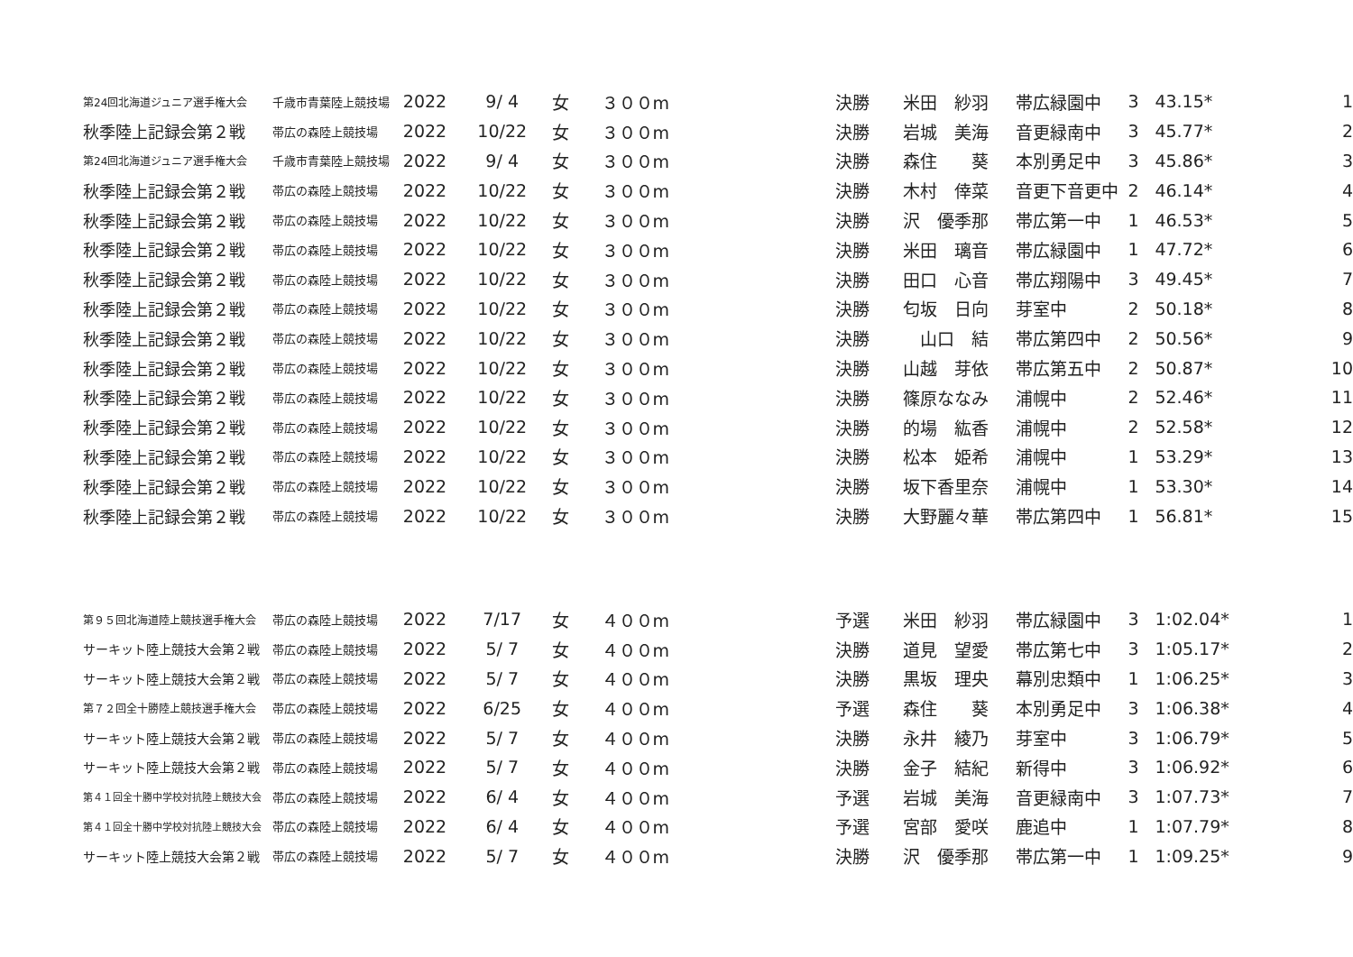| 第24回北海道ジュニア選手権大会 | 千歳市青葉陸上競技場 | 2022 | 9/ 4 | 女 | ３００m | 決勝 | 米田 紗羽 | 帯広緑園中 | 3 | 43.15* | 1 |
| 秋季陸上記録会第２戦 | 帯広の森陸上競技場 | 2022 | 10/22 | 女 | ３００m | 決勝 | 岩城 美海 | 音更緑南中 | 3 | 45.77* | 2 |
| 第24回北海道ジュニア選手権大会 | 千歳市青葉陸上競技場 | 2022 | 9/ 4 | 女 | ３００m | 決勝 | 森住 葵 | 本別勇足中 | 3 | 45.86* | 3 |
| 秋季陸上記録会第２戦 | 帯広の森陸上競技場 | 2022 | 10/22 | 女 | ３００m | 決勝 | 木村 倖菜 | 音更下音更中 | 2 | 46.14* | 4 |
| 秋季陸上記録会第２戦 | 帯広の森陸上競技場 | 2022 | 10/22 | 女 | ３００m | 決勝 | 沢 優季那 | 帯広第一中 | 1 | 46.53* | 5 |
| 秋季陸上記録会第２戦 | 帯広の森陸上競技場 | 2022 | 10/22 | 女 | ３００m | 決勝 | 米田 璃音 | 帯広緑園中 | 1 | 47.72* | 6 |
| 秋季陸上記録会第２戦 | 帯広の森陸上競技場 | 2022 | 10/22 | 女 | ３００m | 決勝 | 田口 心音 | 帯広翔陽中 | 3 | 49.45* | 7 |
| 秋季陸上記録会第２戦 | 帯広の森陸上競技場 | 2022 | 10/22 | 女 | ３００m | 決勝 | 匂坂 日向 | 芽室中 | 2 | 50.18* | 8 |
| 秋季陸上記録会第２戦 | 帯広の森陸上競技場 | 2022 | 10/22 | 女 | ３００m | 決勝 | 山口 結 | 帯広第四中 | 2 | 50.56* | 9 |
| 秋季陸上記録会第２戦 | 帯広の森陸上競技場 | 2022 | 10/22 | 女 | ３００m | 決勝 | 山越 芽依 | 帯広第五中 | 2 | 50.87* | 10 |
| 秋季陸上記録会第２戦 | 帯広の森陸上競技場 | 2022 | 10/22 | 女 | ３００m | 決勝 | 篠原ななみ | 浦幌中 | 2 | 52.46* | 11 |
| 秋季陸上記録会第２戦 | 帯広の森陸上競技場 | 2022 | 10/22 | 女 | ３００m | 決勝 | 的場 紘香 | 浦幌中 | 2 | 52.58* | 12 |
| 秋季陸上記録会第２戦 | 帯広の森陸上競技場 | 2022 | 10/22 | 女 | ３００m | 決勝 | 松本 姫希 | 浦幌中 | 1 | 53.29* | 13 |
| 秋季陸上記録会第２戦 | 帯広の森陸上競技場 | 2022 | 10/22 | 女 | ３００m | 決勝 | 坂下香里奈 | 浦幌中 | 1 | 53.30* | 14 |
| 秋季陸上記録会第２戦 | 帯広の森陸上競技場 | 2022 | 10/22 | 女 | ３００m | 決勝 | 大野麗々華 | 帯広第四中 | 1 | 56.81* | 15 |
| 第９５回北海道陸上競技選手権大会 | 帯広の森陸上競技場 | 2022 | 7/17 | 女 | ４００m | 予選 | 米田 紗羽 | 帯広緑園中 | 3 | 1:02.04* | 1 |
| サーキット陸上競技大会第２戦 | 帯広の森陸上競技場 | 2022 | 5/ 7 | 女 | ４００m | 決勝 | 道見 望愛 | 帯広第七中 | 3 | 1:05.17* | 2 |
| サーキット陸上競技大会第２戦 | 帯広の森陸上競技場 | 2022 | 5/ 7 | 女 | ４００m | 決勝 | 黒坂 理央 | 幕別忠類中 | 1 | 1:06.25* | 3 |
| 第７２回全十勝陸上競技選手権大会 | 帯広の森陸上競技場 | 2022 | 6/25 | 女 | ４００m | 予選 | 森住 葵 | 本別勇足中 | 3 | 1:06.38* | 4 |
| サーキット陸上競技大会第２戦 | 帯広の森陸上競技場 | 2022 | 5/ 7 | 女 | ４００m | 決勝 | 永井 綾乃 | 芽室中 | 3 | 1:06.79* | 5 |
| サーキット陸上競技大会第２戦 | 帯広の森陸上競技場 | 2022 | 5/ 7 | 女 | ４００m | 決勝 | 金子 結紀 | 新得中 | 3 | 1:06.92* | 6 |
| 第４１回全十勝中学校対抗陸上競技大会 | 帯広の森陸上競技場 | 2022 | 6/ 4 | 女 | ４００m | 予選 | 岩城 美海 | 音更緑南中 | 3 | 1:07.73* | 7 |
| 第４１回全十勝中学校対抗陸上競技大会 | 帯広の森陸上競技場 | 2022 | 6/ 4 | 女 | ４００m | 予選 | 宮部 愛咲 | 鹿追中 | 1 | 1:07.79* | 8 |
| サーキット陸上競技大会第２戦 | 帯広の森陸上競技場 | 2022 | 5/ 7 | 女 | ４００m | 決勝 | 沢 優季那 | 帯広第一中 | 1 | 1:09.25* | 9 |